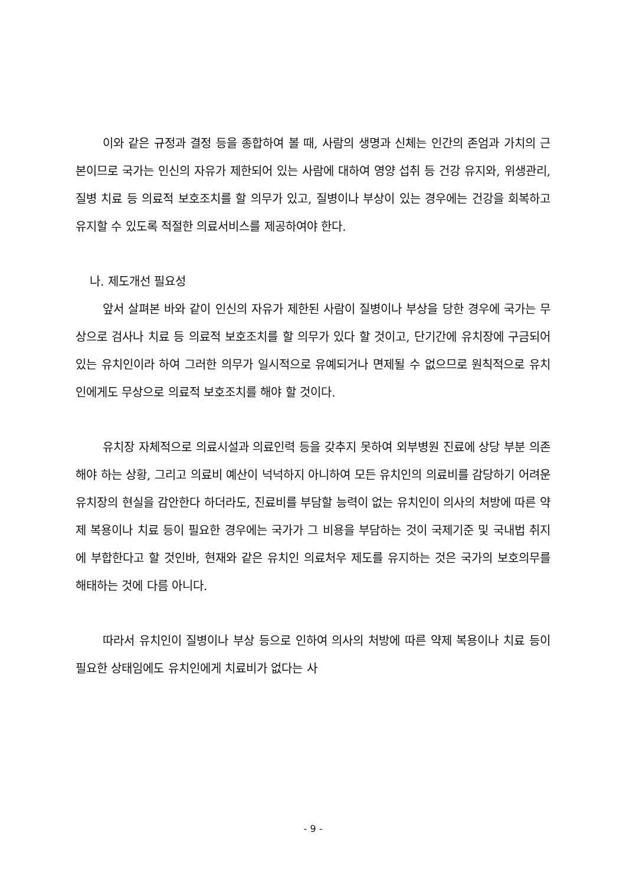이와 같은 규정과 결정 등을 종합하여 볼 때, 사람의 생명과 신체는 인간의 존엄과 가치의 근본이므로 국가는 인신의 자유가 제한되어 있는 사람에 대하여 영양 섭취 등 건강 유지와, 위생관리, 질병 치료 등 의료적 보호조치를 할 의무가 있고, 질병이나 부상이 있는 경우에는 건강을 회복하고 유지할 수 있도록 적절한 의료서비스를 제공하여야 한다.
나. 제도개선 필요성
앞서 살펴본 바와 같이 인신의 자유가 제한된 사람이 질병이나 부상을 당한 경우에 국가는 무상으로 검사나 치료 등 의료적 보호조치를 할 의무가 있다 할 것이고, 단기간에 유치장에 구금되어 있는 유치인이라 하여 그러한 의무가 일시적으로 유예되거나 면제될 수 없으므로 원칙적으로 유치인에게도 무상으로 의료적 보호조치를 해야 할 것이다.
유치장 자체적으로 의료시설과 의료인력 등을 갖추지 못하여 외부병원 진료에 상당 부분 의존해야 하는 상황, 그리고 의료비 예산이 넉넉하지 아니하여 모든 유치인의 의료비를 감당하기 어려운 유치장의 현실을 감안한다 하더라도, 진료비를 부담할 능력이 없는 유치인이 의사의 처방에 따른 약제 복용이나 치료 등이 필요한 경우에는 국가가 그 비용을 부담하는 것이 국제기준 및 국내법 취지에 부합한다고 할 것인바, 현재와 같은 유치인 의료처우 제도를 유지하는 것은 국가의 보호의무를 해태하는 것에 다름 아니다.
따라서 유치인이 질병이나 부상 등으로 인하여 의사의 처방에 따른 약제 복용이나 치료 등이 필요한 상태임에도 유치인에게 치료비가 없다는 사
- 9 -